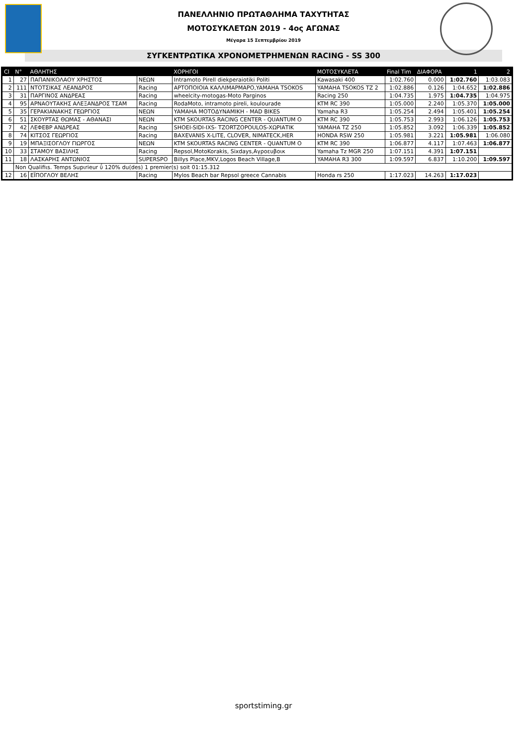ΠΑΝΕΛΛΗΝΙΟ ΠΡΩΤΑΘΛΗΜΑ ΤΑΧΥΤΗΤΑΣ
ΜΟΤΟΣΥΚΛΕΤΩΝ 2019 - 4ος ΑΓΩΝΑΣ
Μέγαρα 15 Σεπτεμβρίου 2019
ΣΥΓΚΕΝΤΡΩΤΙΚΑ ΧΡΟΝΟΜΕΤΡΗΜΕΝΩΝ RACING - SS 300
| Cl | N° | ΑΘΛΗΤΗΣ | | ΧΟΡΗΓΟΙ | ΜΟΤΟΣΥΚΛΕΤΑ | Final Tim | ΔΙΑΦΟΡΑ | 1 | 2 |
| --- | --- | --- | --- | --- | --- | --- | --- | --- | --- |
| 1 | 27 | ΠΑΠΑΝΙΚΟΛΑΟΥ ΧΡΗΣΤΟΣ | ΝΕΩΝ | Intramoto Pirell diekperaiotiki Politi | Kawasaki 400 | 1:02.760 | 0.000 | 1:02.760 | 1:03.083 |
| 2 | 111 | ΝΤΟΤΣΙΚΑΣ ΛΕΑΝΔΡΟΣ | Racing | ΑΡΤΟΠΟΙΟΙΑ ΚΑΛΛΙΜΑΡΜΑΡΟ,YAMAHA TSOKOS | YAMAHA TSOKOS TZ 2 | 1:02.886 | 0.126 | 1:04.652 | 1:02.886 |
| 3 | 31 | ΠΑΡΓΙΝΟΣ ΑΝΔΡΕΑΣ | Racing | wheelcity-motogas-Moto Parginos | Racing 250 | 1:04.735 | 1.975 | 1:04.735 | 1:04.975 |
| 4 | 95 | ΑΡΝΑΟΥΤΑΚΗΣ ΑΛΕΞΑΝΔΡΟΣ ΤΣΑΜ | Racing | RodaMoto, intramoto pireli, koulourade | KTM RC 390 | 1:05.000 | 2.240 | 1:05.370 | 1:05.000 |
| 5 | 35 | ΓΕΡΑΚΙΑΝΑΚΗΣ ΓΕΩΡΓΙΟΣ | ΝΕΩΝ | YAMAHA ΜΟΤΟΔΥΝΑΜΙΚΗ - MAD BIKES | Yamaha R3 | 1:05.254 | 2.494 | 1:05.401 | 1:05.254 |
| 6 | 51 | ΣΚΟΥΡΤΑΣ ΘΩΜΑΣ - ΑΘΑΝΑΣΙ | ΝΕΩΝ | KTM SKOURTAS RACING CENTER - QUANTUM O | KTM RC 390 | 1:05.753 | 2.993 | 1:06.126 | 1:05.753 |
| 7 | 42 | ΛΕΦΕΒΡ ΑΝΔΡΕΑΣ | Racing | SHOEI-SIDI-IXS- TZORTZOPOULOS-ΧΩΡΙΑΤΙΚ | YAMAHA TZ 250 | 1:05.852 | 3.092 | 1:06.339 | 1:05.852 |
| 8 | 74 | ΚΙΤΣΟΣ ΓΕΩΡΓΙΟΣ | Racing | BAXEVANIS X-LITE, CLOVER, NIMATECK,HER | HONDA RSW 250 | 1:05.981 | 3.221 | 1:05.981 | 1:06.080 |
| 9 | 19 | ΜΠΑΞΙΣΟΓΛΟΥ ΓΙΩΡΓΟΣ | ΝΕΩΝ | KTM SKOURTAS RACING CENTER - QUANTUM O | KTM RC 390 | 1:06.877 | 4.117 | 1:07.463 | 1:06.877 |
| 10 | 33 | ΣΤΑΜΟΥ ΒΑΣΙΛΗΣ | Racing | Repsol,MotoKorakis, Sixdays,Αγροευβοικ | Yamaha Tz MGR 250 | 1:07.151 | 4.391 | 1:07.151 | |
| 11 | 18 | ΛΑΣΚΑΡΗΣ ΑΝΤΩΝΙΟΣ | SUPERSPO | Billys Place,MKV,Logos Beach Village,B | YAMAHA R3 300 | 1:09.597 | 6.837 | 1:10.200 | 1:09.597 |
| | Non Qualifiιs. Temps Supιrieur ΰ 120% du(des) 1 premier(s) soit 01:15.312 | | | | | | | | |
| 12 | 16 | ΕΪΠΟΓΛΟΥ ΒΕΛΗΣ | Racing | Mylos Beach bar Repsol greece Cannabis | Honda rs 250 | 1:17.023 | 14.263 | 1:17.023 | |
sportstiming.gr